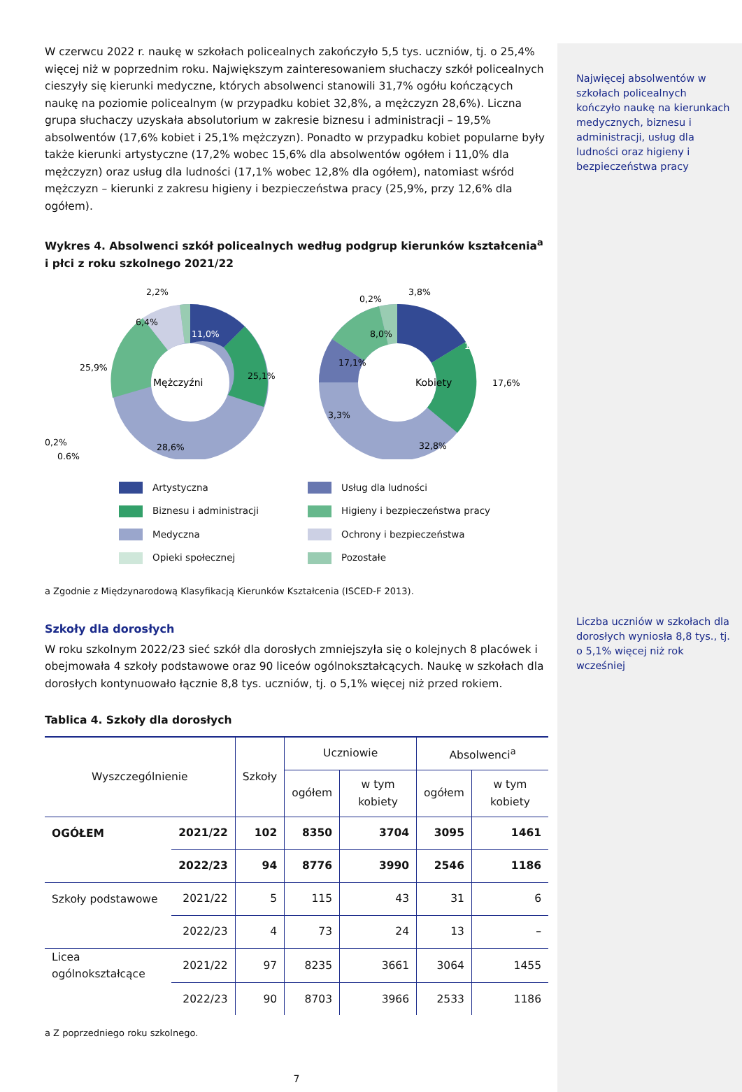W czerwcu 2022 r. naukę w szkołach policealnych zakończyło 5,5 tys. uczniów, tj. o 25,4% więcej niż w poprzednim roku. Największym zainteresowaniem słuchaczy szkół policealnych cieszyły się kierunki medyczne, których absolwenci stanowili 31,7% ogółu kończących naukę na poziomie policealnym (w przypadku kobiet 32,8%, a mężczyzn 28,6%). Liczna grupa słuchaczy uzyskała absolutorium w zakresie biznesu i administracji – 19,5% absolwentów (17,6% kobiet i 25,1% mężczyzn). Ponadto w przypadku kobiet popularne były także kierunki artystyczne (17,2% wobec 15,6% dla absolwentów ogółem i 11,0% dla mężczyzn) oraz usług dla ludności (17,1% wobec 12,8% dla ogółem), natomiast wśród mężczyzn – kierunki z zakresu higieny i bezpieczeństwa pracy (25,9%, przy 12,6% dla ogółem).
Wykres 4. Absolwenci szkół policealnych według podgrup kierunków kształcenia<sup>a</sup> i płci z roku szkolnego 2021/22
2,2%
11,0%
6,4%
25,9%
25,1%
Mężczyźni
28,6%
0,2%
0,6%
3,8%
0,2%
8,0%
17,2%
17,1%
Kobiety
17,6%
3,3%
32,8%
Artystyczna
Usług dla ludności
Biznesu i administracji
Higieny i bezpieczeństwa pracy
Medyczna
Ochrony i bezpieczeństwa
Opieki społecznej
Pozostałe
a Zgodnie z Międzynarodową Klasyfikacją Kierunków Kształcenia (ISCED-F 2013).
Szkoły dla dorosłych
W roku szkolnym 2022/23 sieć szkół dla dorosłych zmniejszyła się o kolejnych 8 placówek i obejmowała 4 szkoły podstawowe oraz 90 liceów ogólnokształcących. Naukę w szkołach dla dorosłych kontynuowało łącznie 8,8 tys. uczniów, tj. o 5,1% więcej niż przed rokiem.
Tablica 4. Szkoły dla dorosłych
| Wyszczególnienie | | Szkoły | Uczniowie | | Absolwenci<sup>a</sup> | |
| --- | --- | --- | --- | --- | --- | --- |
| | | | ogółem | w tym kobiety | ogółem | w tym kobiety |
| OGÓŁEM | 2021/22 | 102 | 8350 | 3704 | 3095 | 1461 |
| | 2022/23 | 94 | 8776 | 3990 | 2546 | 1186 |
| Szkoły podstawowe | 2021/22 | 5 | 115 | 43 | 31 | 6 |
| | 2022/23 | 4 | 73 | 24 | 13 | – |
| Licea ogólnokształcące | 2021/22 | 97 | 8235 | 3661 | 3064 | 1455 |
| | 2022/23 | 90 | 8703 | 3966 | 2533 | 1186 |
a Z poprzedniego roku szkolnego.
7
Najwięcej absolwentów w szkołach policealnych kończyło naukę na kierunkach medycznych, biznesu i administracji, usług dla ludności oraz higieny i bezpieczeństwa pracy
Liczba uczniów w szkołach dla dorosłych wyniosła 8,8 tys., tj. o 5,1% więcej niż rok wcześniej